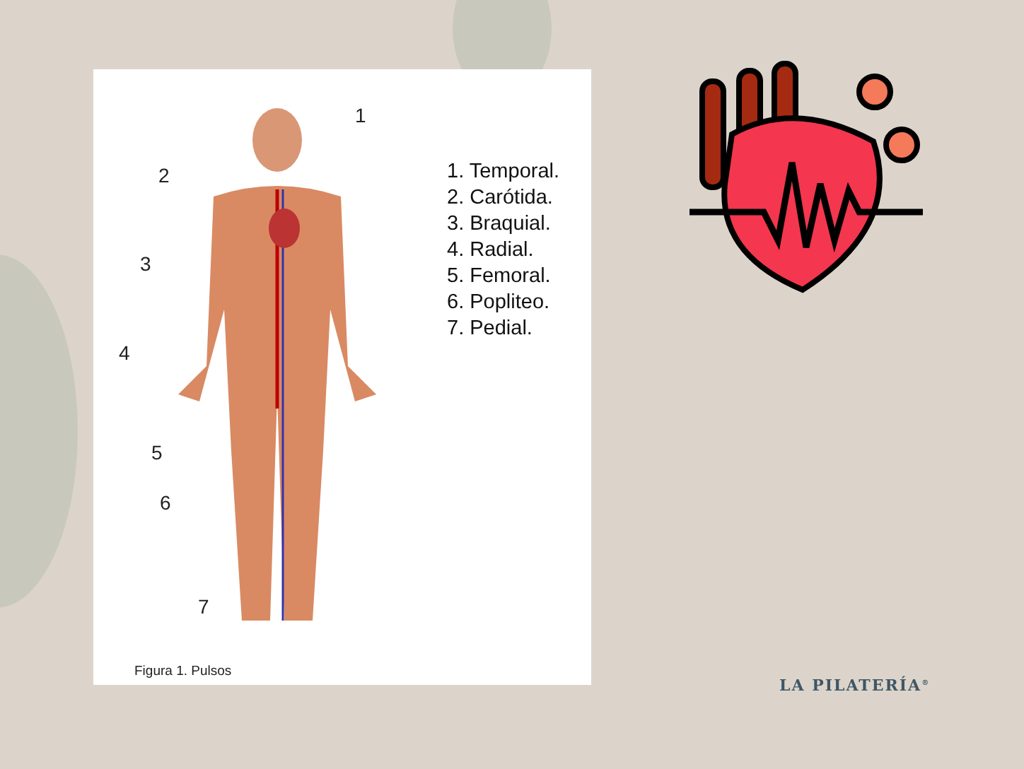1
2
3
4
5
6
7
Figura 1. Pulsos
1. Temporal.
2. Carótida.
3. Braquial.
4. Radial.
5. Femoral.
6. Popliteo.
7. Pedial.
LA PILATERÍA<sup>®</sup>